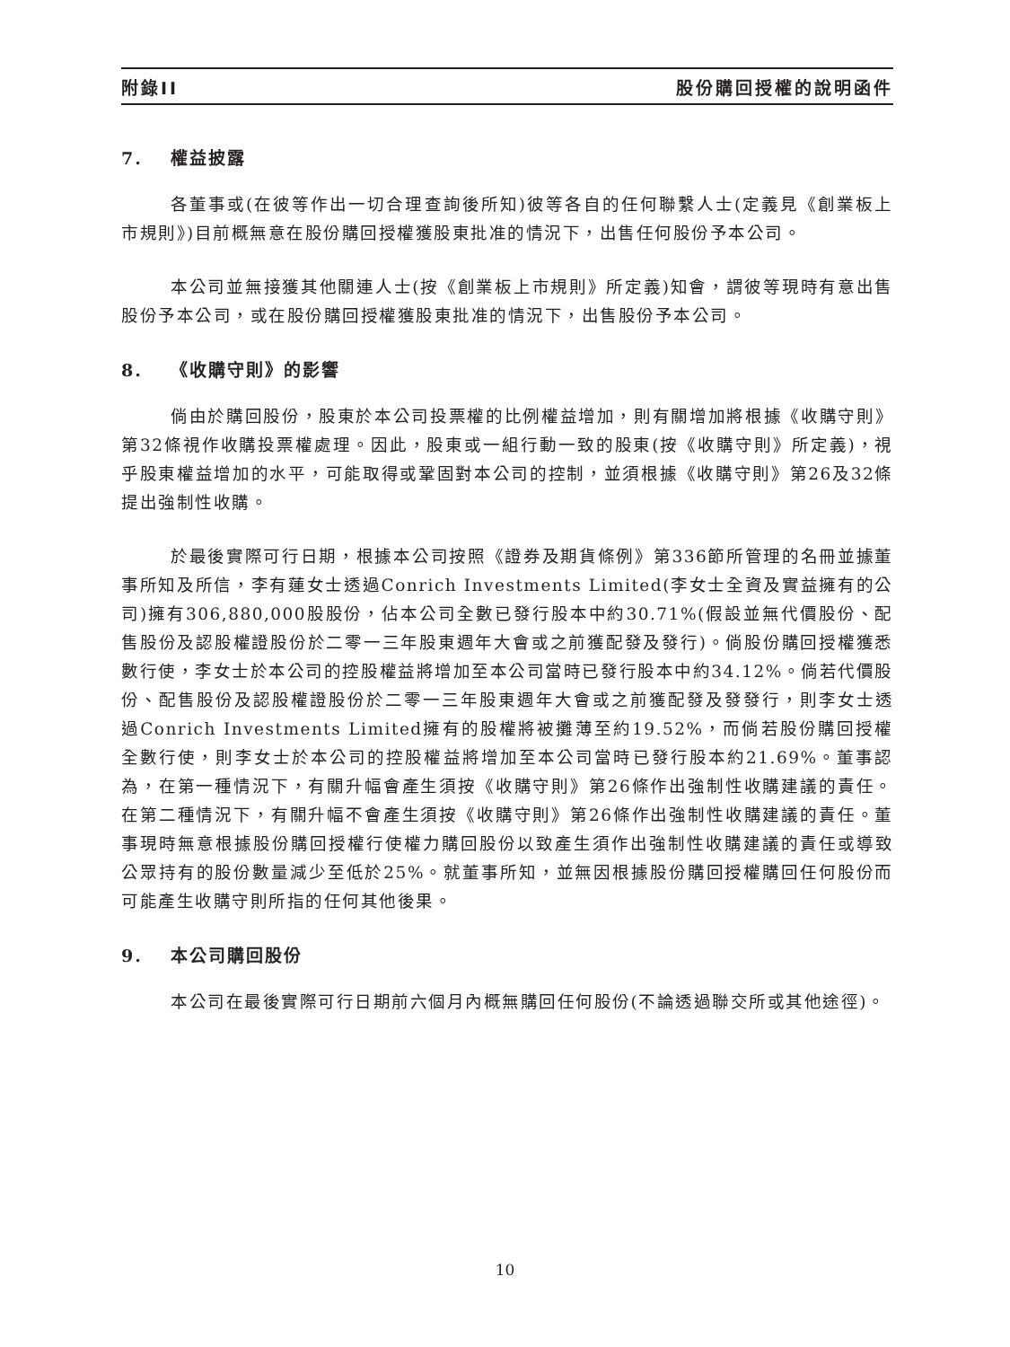附錄II 股份購回授權的說明函件
7. 權益披露
各董事或(在彼等作出一切合理查詢後所知)彼等各自的任何聯繫人士(定義見《創業板上市規則》)目前概無意在股份購回授權獲股東批准的情況下，出售任何股份予本公司。
本公司並無接獲其他關連人士(按《創業板上市規則》所定義)知會，謂彼等現時有意出售股份予本公司，或在股份購回授權獲股東批准的情況下，出售股份予本公司。
8. 《收購守則》的影響
倘由於購回股份，股東於本公司投票權的比例權益增加，則有關增加將根據《收購守則》第32條視作收購投票權處理。因此，股東或一組行動一致的股東(按《收購守則》所定義)，視乎股東權益增加的水平，可能取得或鞏固對本公司的控制，並須根據《收購守則》第26及32條提出強制性收購。
於最後實際可行日期，根據本公司按照《證券及期貨條例》第336節所管理的名冊並據董事所知及所信，李有蓮女士透過Conrich Investments Limited(李女士全資及實益擁有的公司)擁有306,880,000股股份，佔本公司全數已發行股本中約30.71%(假設並無代價股份、配售股份及認股權證股份於二零一三年股東週年大會或之前獲配發及發行)。倘股份購回授權獲悉數行使，李女士於本公司的控股權益將增加至本公司當時已發行股本中約34.12%。倘若代價股份、配售股份及認股權證股份於二零一三年股東週年大會或之前獲配發及發發行，則李女士透過Conrich Investments Limited擁有的股權將被攤薄至約19.52%，而倘若股份購回授權全數行使，則李女士於本公司的控股權益將增加至本公司當時已發行股本約21.69%。董事認為，在第一種情況下，有關升幅會產生須按《收購守則》第26條作出強制性收購建議的責任。在第二種情況下，有關升幅不會產生須按《收購守則》第26條作出強制性收購建議的責任。董事現時無意根據股份購回授權行使權力購回股份以致產生須作出強制性收購建議的責任或導致公眾持有的股份數量減少至低於25%。就董事所知，並無因根據股份購回授權購回任何股份而可能產生收購守則所指的任何其他後果。
9. 本公司購回股份
本公司在最後實際可行日期前六個月內概無購回任何股份(不論透過聯交所或其他途徑)。
10